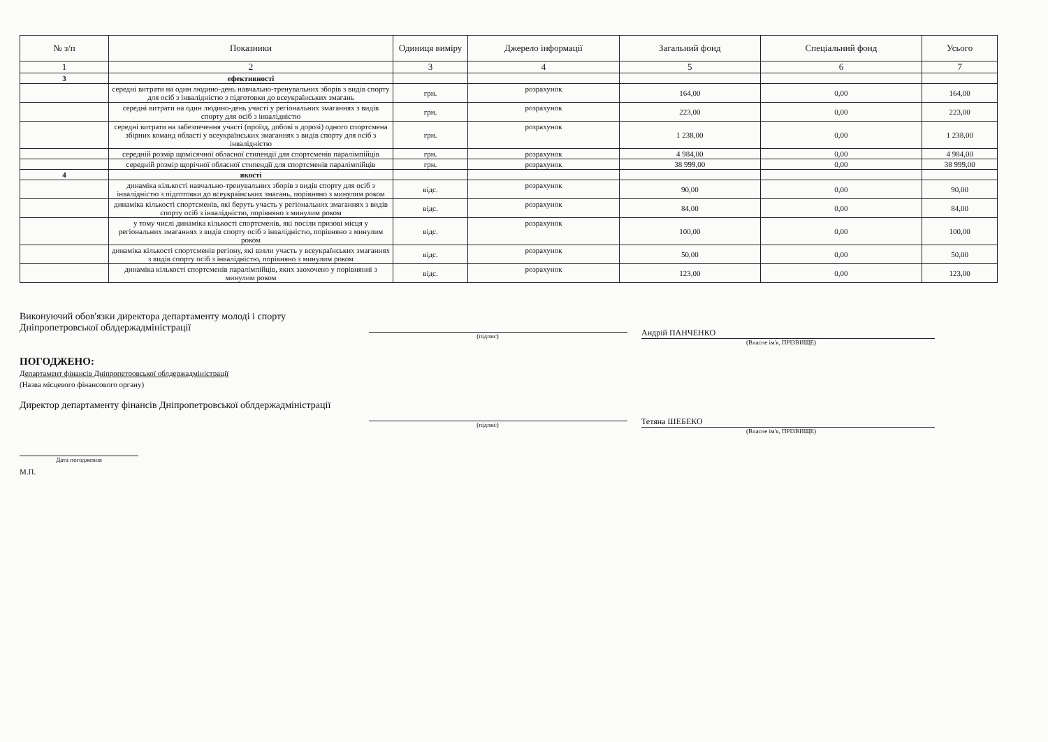| № з/п | Показники | Одиниця виміру | Джерело інформації | Загальний фонд | Спеціальний фонд | Усього |
| --- | --- | --- | --- | --- | --- | --- |
| 1 | 2 | 3 | 4 | 5 | 6 | 7 |
| 3 | ефективності | | | | | |
| | середні витрати на один людино-день навчально-тренувальних зборів з видів спорту для осіб з інвалідністю з підготовки до всеукраїнських змагань | грн. | розрахунок | 164,00 | 0,00 | 164,00 |
| | середні витрати на один людино-день участі у регіональних змаганнях з видів спорту для осіб з інвалідністю | грн. | розрахунок | 223,00 | 0,00 | 223,00 |
| | середні витрати на забезпечення участі (проїзд, добові в дорозі) одного спортсмена збірних команд області у всеукраїнських змаганнях з видів спорту для осіб з інвалідністю | грн. | розрахунок | 1 238,00 | 0,00 | 1 238,00 |
| | середній розмір щомісячної обласної стипендії для спортсменів паралімпійців | грн. | розрахунок | 4 984,00 | 0,00 | 4 984,00 |
| | середній розмір щорічної обласної стипендії для спортсменів паралімпійців | грн. | розрахунок | 38 999,00 | 0,00 | 38 999,00 |
| 4 | якості | | | | | |
| | динаміка кількості навчально-тренувальних зборів з видів спорту для осіб з інвалідністю з підготовки до всеукраїнських змагань, порівняно з минулим роком | відс. | розрахунок | 90,00 | 0,00 | 90,00 |
| | динаміка кількості спортсменів, які беруть участь у регіональних змаганнях з видів спорту осіб з інвалідністю, порівняно з минулим роком | відс. | розрахунок | 84,00 | 0,00 | 84,00 |
| | у тому числі динаміка кількості спортсменів, які посіли призові місця у регіональних змаганнях з видів спорту осіб з інвалідністю, порівняно з минулим роком | відс. | розрахунок | 100,00 | 0,00 | 100,00 |
| | динаміка кількості спортсменів регіону, які взяли участь у всеукраїнських змаганнях з видів спорту осіб з інвалідністю, порівняно з минулим роком | відс. | розрахунок | 50,00 | 0,00 | 50,00 |
| | динаміка кількості спортсменів паралімпійців, яких заохочено у порівнянні з минулим роком | відс. | розрахунок | 123,00 | 0,00 | 123,00 |
Виконуючий обов'язки директора департаменту молоді і спорту Дніпропетровської облдержадміністрації
(підпис)
Андрій ПАНЧЕНКО
(Власне ім'я, ПРІЗВИЩЕ)
ПОГОДЖЕНО:
Департамент фінансів Дніпропетровської облдержадміністрації
(Назва місцевого фінансового органу)
Директор департаменту фінансів Дніпропетровської облдержадміністрації
(підпис)
Тетяна ШЕБЕКО
(Власне ім'я, ПРІЗВИЩЕ)
Дата погодження
М.П.